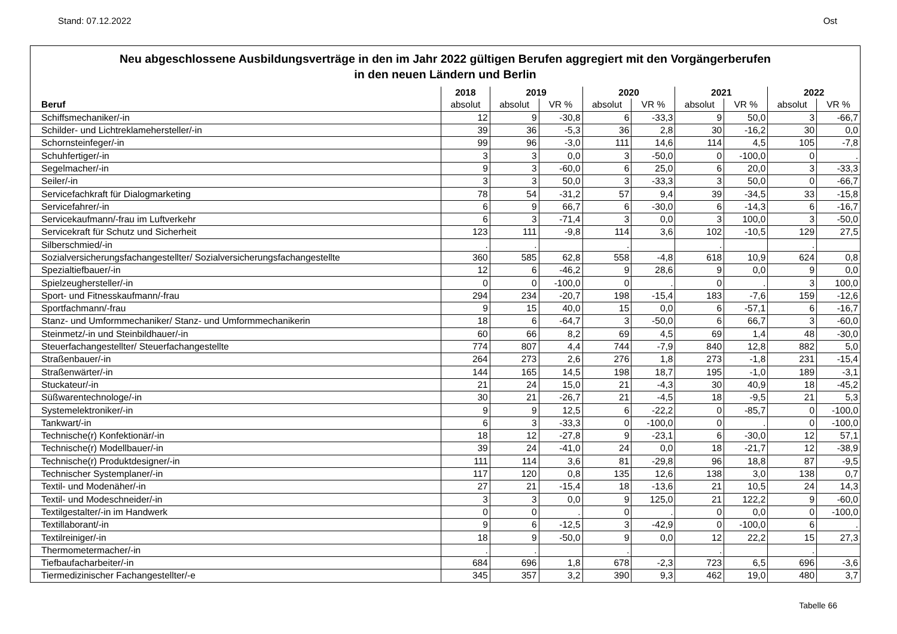Stand: 07.12.2022 Ost
Neu abgeschlossene Ausbildungsverträge in den im Jahr 2022 gültigen Berufen aggregiert mit den Vorgängerberufen
in den neuen Ländern und Berlin
| | 2018 | 2019 | | 2020 | | 2021 | | 2022 | |
| --- | --- | --- | --- | --- | --- | --- | --- | --- | --- |
| Beruf | absolut | absolut | VR % | absolut | VR % | absolut | VR % | absolut | VR % |
| Schiffsmechaniker/-in | 12 | 9 | -30,8 | 6 | -33,3 | 9 | 50,0 | 3 | -66,7 |
| Schilder- und Lichtreklamehersteller/-in | 39 | 36 | -5,3 | 36 | 2,8 | 30 | -16,2 | 30 | 0,0 |
| Schornsteinfeger/-in | 99 | 96 | -3,0 | 111 | 14,6 | 114 | 4,5 | 105 | -7,8 |
| Schuhfertiger/-in | 3 | 3 | 0,0 | 3 | -50,0 | 0 | -100,0 | 0 | . |
| Segelmacher/-in | 9 | 3 | -60,0 | 6 | 25,0 | 6 | 20,0 | 3 | -33,3 |
| Seiler/-in | 3 | 3 | 50,0 | 3 | -33,3 | 3 | 50,0 | 0 | -66,7 |
| Servicefachkraft für Dialogmarketing | 78 | 54 | -31,2 | 57 | 9,4 | 39 | -34,5 | 33 | -15,8 |
| Servicefahrer/-in | 6 | 9 | 66,7 | 6 | -30,0 | 6 | -14,3 | 6 | -16,7 |
| Servicekaufmann/-frau im Luftverkehr | 6 | 3 | -71,4 | 3 | 0,0 | 3 | 100,0 | 3 | -50,0 |
| Servicekraft für Schutz und Sicherheit | 123 | 111 | -9,8 | 114 | 3,6 | 102 | -10,5 | 129 | 27,5 |
| Silberschmied/-in | . | . | | . | | . | | . | |
| Sozialversicherungsfachangestellter/ Sozialversicherungsfachangestellte | 360 | 585 | 62,8 | 558 | -4,8 | 618 | 10,9 | 624 | 0,8 |
| Spezialtiefbauer/-in | 12 | 6 | -46,2 | 9 | 28,6 | 9 | 0,0 | 9 | 0,0 |
| Spielzeughersteller/-in | 0 | 0 | -100,0 | 0 | . | 0 | . | 3 | 100,0 |
| Sport- und Fitnesskaufmann/-frau | 294 | 234 | -20,7 | 198 | -15,4 | 183 | -7,6 | 159 | -12,6 |
| Sportfachmann/-frau | 9 | 15 | 40,0 | 15 | 0,0 | 6 | -57,1 | 6 | -16,7 |
| Stanz- und Umformmechaniker/ Stanz- und Umformmechanikerin | 18 | 6 | -64,7 | 3 | -50,0 | 6 | 66,7 | 3 | -60,0 |
| Steinmetz/-in und Steinbildhauer/-in | 60 | 66 | 8,2 | 69 | 4,5 | 69 | 1,4 | 48 | -30,0 |
| Steuerfachangestellter/ Steuerfachangestellte | 774 | 807 | 4,4 | 744 | -7,9 | 840 | 12,8 | 882 | 5,0 |
| Straßenbauer/-in | 264 | 273 | 2,6 | 276 | 1,8 | 273 | -1,8 | 231 | -15,4 |
| Straßenwärter/-in | 144 | 165 | 14,5 | 198 | 18,7 | 195 | -1,0 | 189 | -3,1 |
| Stuckateur/-in | 21 | 24 | 15,0 | 21 | -4,3 | 30 | 40,9 | 18 | -45,2 |
| Süßwarentechnologe/-in | 30 | 21 | -26,7 | 21 | -4,5 | 18 | -9,5 | 21 | 5,3 |
| Systemelektroniker/-in | 9 | 9 | 12,5 | 6 | -22,2 | 0 | -85,7 | 0 | -100,0 |
| Tankwart/-in | 6 | 3 | -33,3 | 0 | -100,0 | 0 | . | 0 | -100,0 |
| Technische(r) Konfektionär/-in | 18 | 12 | -27,8 | 9 | -23,1 | 6 | -30,0 | 12 | 57,1 |
| Technische(r) Modellbauer/-in | 39 | 24 | -41,0 | 24 | 0,0 | 18 | -21,7 | 12 | -38,9 |
| Technische(r) Produktdesigner/-in | 111 | 114 | 3,6 | 81 | -29,8 | 96 | 18,8 | 87 | -9,5 |
| Technischer Systemplaner/-in | 117 | 120 | 0,8 | 135 | 12,6 | 138 | 3,0 | 138 | 0,7 |
| Textil- und Modenäher/-in | 27 | 21 | -15,4 | 18 | -13,6 | 21 | 10,5 | 24 | 14,3 |
| Textil- und Modeschneider/-in | 3 | 3 | 0,0 | 9 | 125,0 | 21 | 122,2 | 9 | -60,0 |
| Textilgestalter/-in im Handwerk | 0 | 0 | . | 0 | . | 0 | 0,0 | 0 | -100,0 |
| Textillaborant/-in | 9 | 6 | -12,5 | 3 | -42,9 | 0 | -100,0 | 6 | . |
| Textilreiniger/-in | 18 | 9 | -50,0 | 9 | 0,0 | 12 | 22,2 | 15 | 27,3 |
| Thermometermacher/-in | . | . | | . | | . | | . | |
| Tiefbaufacharbeiter/-in | 684 | 696 | 1,8 | 678 | -2,3 | 723 | 6,5 | 696 | -3,6 |
| Tiermedizinischer Fachangestellter/-e | 345 | 357 | 3,2 | 390 | 9,3 | 462 | 19,0 | 480 | 3,7 |
Tabelle 66